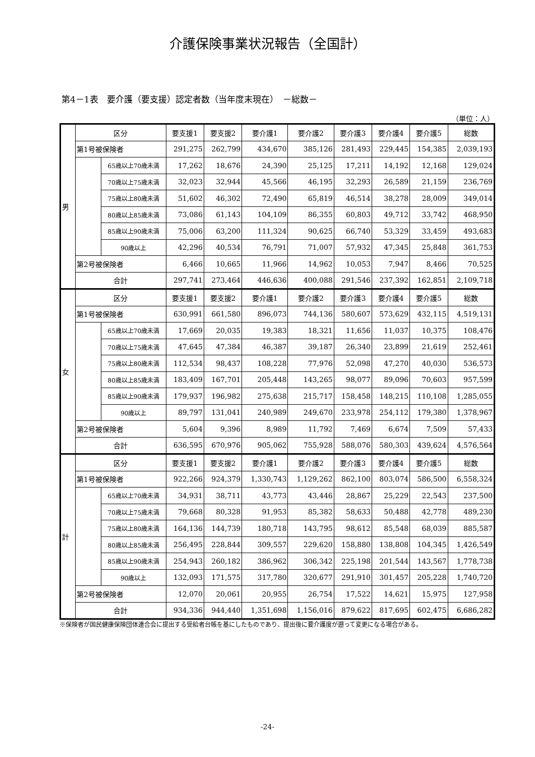介護保険事業状況報告（全国計）
第4－1表　要介護（要支援）認定者数（当年度末現在）　－総数－
（単位：人）
| 男 | 区分 | | 要支援1 | 要支援2 | 要介護1 | 要介護2 | 要介護3 | 要介護4 | 要介護5 | 総数 |
| | 第1号被保険者 | | 291,275 | 262,799 | 434,670 | 385,126 | 281,493 | 229,445 | 154,385 | 2,039,193 |
| | | 65歳以上70歳未満 | 17,262 | 18,676 | 24,390 | 25,125 | 17,211 | 14,192 | 12,168 | 129,024 |
| | | 70歳以上75歳未満 | 32,023 | 32,944 | 45,566 | 46,195 | 32,293 | 26,589 | 21,159 | 236,769 |
| | | 75歳以上80歳未満 | 51,602 | 46,302 | 72,490 | 65,819 | 46,514 | 38,278 | 28,009 | 349,014 |
| | | 80歳以上85歳未満 | 73,086 | 61,143 | 104,109 | 86,355 | 60,803 | 49,712 | 33,742 | 468,950 |
| | | 85歳以上90歳未満 | 75,006 | 63,200 | 111,324 | 90,625 | 66,740 | 53,329 | 33,459 | 493,683 |
| | | 90歳以上 | 42,296 | 40,534 | 76,791 | 71,007 | 57,932 | 47,345 | 25,848 | 361,753 |
| | 第2号被保険者 | | 6,466 | 10,665 | 11,966 | 14,962 | 10,053 | 7,947 | 8,466 | 70,525 |
| | 合計 | | 297,741 | 273,464 | 446,636 | 400,088 | 291,546 | 237,392 | 162,851 | 2,109,718 |
| 女 | 区分 | | 要支援1 | 要支援2 | 要介護1 | 要介護2 | 要介護3 | 要介護4 | 要介護5 | 総数 |
| | 第1号被保険者 | | 630,991 | 661,580 | 896,073 | 744,136 | 580,607 | 573,629 | 432,115 | 4,519,131 |
| | | 65歳以上70歳未満 | 17,669 | 20,035 | 19,383 | 18,321 | 11,656 | 11,037 | 10,375 | 108,476 |
| | | 70歳以上75歳未満 | 47,645 | 47,384 | 46,387 | 39,187 | 26,340 | 23,899 | 21,619 | 252,461 |
| | | 75歳以上80歳未満 | 112,534 | 98,437 | 108,228 | 77,976 | 52,098 | 47,270 | 40,030 | 536,573 |
| | | 80歳以上85歳未満 | 183,409 | 167,701 | 205,448 | 143,265 | 98,077 | 89,096 | 70,603 | 957,599 |
| | | 85歳以上90歳未満 | 179,937 | 196,982 | 275,638 | 215,717 | 158,458 | 148,215 | 110,108 | 1,285,055 |
| | | 90歳以上 | 89,797 | 131,041 | 240,989 | 249,670 | 233,978 | 254,112 | 179,380 | 1,378,967 |
| | 第2号被保険者 | | 5,604 | 9,396 | 8,989 | 11,792 | 7,469 | 6,674 | 7,509 | 57,433 |
| | 合計 | | 636,595 | 670,976 | 905,062 | 755,928 | 588,076 | 580,303 | 439,624 | 4,576,564 |
| 計 | 区分 | | 要支援1 | 要支援2 | 要介護1 | 要介護2 | 要介護3 | 要介護4 | 要介護5 | 総数 |
| | 第1号被保険者 | | 922,266 | 924,379 | 1,330,743 | 1,129,262 | 862,100 | 803,074 | 586,500 | 6,558,324 |
| | | 65歳以上70歳未満 | 34,931 | 38,711 | 43,773 | 43,446 | 28,867 | 25,229 | 22,543 | 237,500 |
| | | 70歳以上75歳未満 | 79,668 | 80,328 | 91,953 | 85,382 | 58,633 | 50,488 | 42,778 | 489,230 |
| | | 75歳以上80歳未満 | 164,136 | 144,739 | 180,718 | 143,795 | 98,612 | 85,548 | 68,039 | 885,587 |
| | | 80歳以上85歳未満 | 256,495 | 228,844 | 309,557 | 229,620 | 158,880 | 138,808 | 104,345 | 1,426,549 |
| | | 85歳以上90歳未満 | 254,943 | 260,182 | 386,962 | 306,342 | 225,198 | 201,544 | 143,567 | 1,778,738 |
| | | 90歳以上 | 132,093 | 171,575 | 317,780 | 320,677 | 291,910 | 301,457 | 205,228 | 1,740,720 |
| | 第2号被保険者 | | 12,070 | 20,061 | 20,955 | 26,754 | 17,522 | 14,621 | 15,975 | 127,958 |
| | 合計 | | 934,336 | 944,440 | 1,351,698 | 1,156,016 | 879,622 | 817,695 | 602,475 | 6,686,282 |
※保険者が国民健康保険団体連合会に提出する受給者台帳を基にしたものであり、提出後に要介護度が遡って変更になる場合がある。
-24-